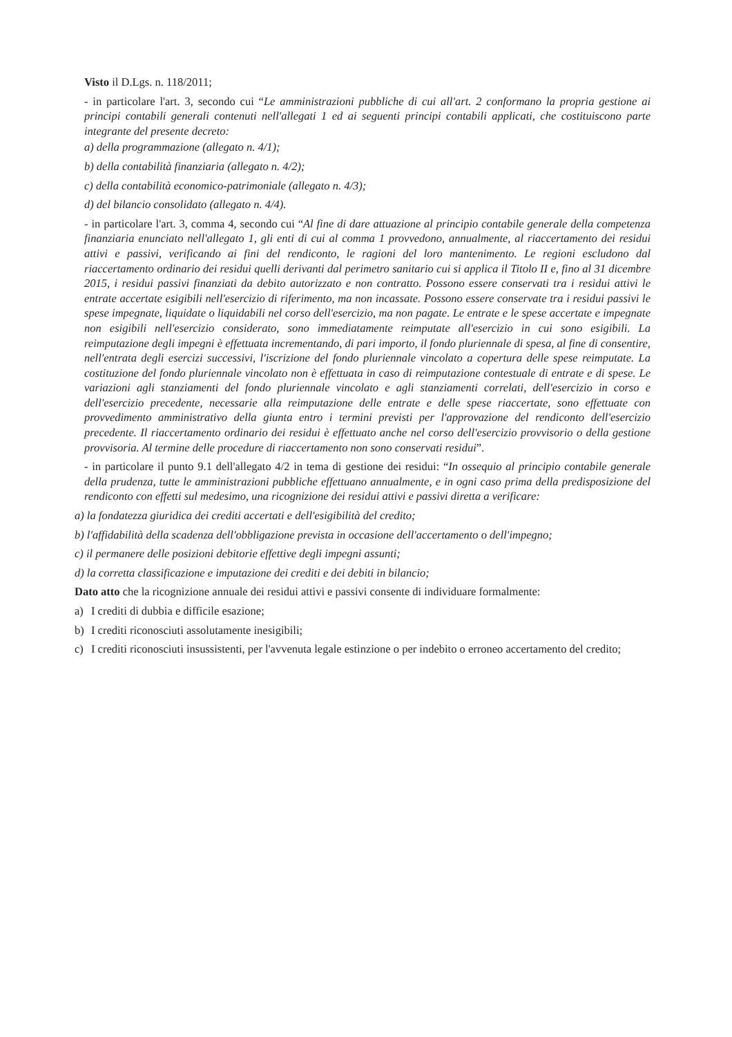Visto il D.Lgs. n. 118/2011;
- in particolare l'art. 3, secondo cui “Le amministrazioni pubbliche di cui all'art. 2 conformano la propria gestione ai principi contabili generali contenuti nell'allegati 1 ed ai seguenti principi contabili applicati, che costituiscono parte integrante del presente decreto:
a) della programmazione (allegato n. 4/1);
b) della contabilità finanziaria (allegato n. 4/2);
c) della contabilità economico-patrimoniale (allegato n. 4/3);
d) del bilancio consolidato (allegato n. 4/4).
- in particolare l'art. 3, comma 4, secondo cui “Al fine di dare attuazione al principio contabile generale della competenza finanziaria enunciato nell'allegato 1, gli enti di cui al comma 1 provvedono, annualmente, al riaccertamento dei residui attivi e passivi, verificando ai fini del rendiconto, le ragioni del loro mantenimento. Le regioni escludono dal riaccertamento ordinario dei residui quelli derivanti dal perimetro sanitario cui si applica il Titolo II e, fino al 31 dicembre 2015, i residui passivi finanziati da debito autorizzato e non contratto. Possono essere conservati tra i residui attivi le entrate accertate esigibili nell'esercizio di riferimento, ma non incassate. Possono essere conservate tra i residui passivi le spese impegnate, liquidate o liquidabili nel corso dell'esercizio, ma non pagate. Le entrate e le spese accertate e impegnate non esigibili nell'esercizio considerato, sono immediatamente reimputate all'esercizio in cui sono esigibili. La reimputazione degli impegni è effettuata incrementando, di pari importo, il fondo pluriennale di spesa, al fine di consentire, nell'entrata degli esercizi successivi, l'iscrizione del fondo pluriennale vincolato a copertura delle spese reimputate. La costituzione del fondo pluriennale vincolato non è effettuata in caso di reimputazione contestuale di entrate e di spese. Le variazioni agli stanziamenti del fondo pluriennale vincolato e agli stanziamenti correlati, dell'esercizio in corso e dell'esercizio precedente, necessarie alla reimputazione delle entrate e delle spese riaccertate, sono effettuate con provvedimento amministrativo della giunta entro i termini previsti per l'approvazione del rendiconto dell'esercizio precedente. Il riaccertamento ordinario dei residui è effettuato anche nel corso dell'esercizio provvisorio o della gestione provvisoria. Al termine delle procedure di riaccertamento non sono conservati residui”.
- in particolare il punto 9.1 dell'allegato 4/2 in tema di gestione dei residui: “In ossequio al principio contabile generale della prudenza, tutte le amministrazioni pubbliche effettuano annualmente, e in ogni caso prima della predisposizione del rendiconto con effetti sul medesimo, una ricognizione dei residui attivi e passivi diretta a verificare:
a) la fondatezza giuridica dei crediti accertati e dell'esigibilità del credito;
b) l'affidabilità della scadenza dell'obbligazione prevista in occasione dell'accertamento o dell'impegno;
c) il permanere delle posizioni debitorie effettive degli impegni assunti;
d) la corretta classificazione e imputazione dei crediti e dei debiti in bilancio;
Dato atto che la ricognizione annuale dei residui attivi e passivi consente di individuare formalmente:
a) I crediti di dubbia e difficile esazione;
b) I crediti riconosciuti assolutamente inesigibili;
c) I crediti riconosciuti insussistenti, per l'avvenuta legale estinzione o per indebito o erroneo accertamento del credito;